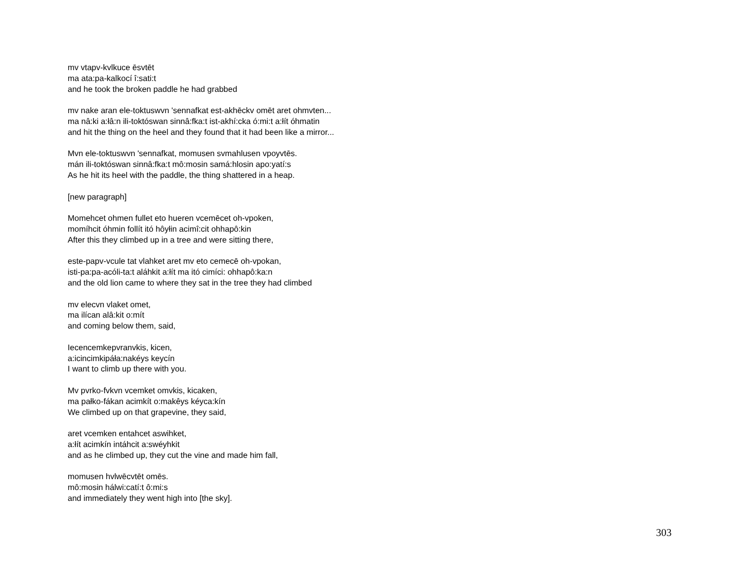mv vtapv-kvlkuce ēsvtēt
ma ata:pa-kalkocí î:sati:t
and he took the broken paddle he had grabbed
mv nake aran ele-toktuswvn 'sennafkat est-akhēckv omēt aret ohmvten...
ma nâ:ki a:łâ:n ili-toktóswan sinnâ:fka:t ist-akhí:cka ó:mi:t a:łít óhmatin
and hit the thing on the heel and they found that it had been like a mirror...
Mvn ele-toktuswvn 'sennafkat, momusen svmahlusen vpoyvtēs.
mán ili-toktóswan sinnâ:fka:t mô:mosin samá:hlosin apo:yatí:s
As he hit its heel with the paddle, the thing shattered in a heap.
[new paragraph]
Momehcet ohmen fullet eto hueren vcemēcet oh-vpoken,
momíhcit óhmin follít itó hôyłin acimî:cit ohhapô:kin
After this they climbed up in a tree and were sitting there,
este-papv-vcule tat vlahket aret mv eto cemecē oh-vpokan,
isti-pa:pa-acóli-ta:t aláhkit a:łít ma itó cimíci: ohhapô:ka:n
and the old lion came to where they sat in the tree they had climbed
mv elecvn vlaket omet,
ma ilícan alâ:kit o:mít
and coming below them, said,
Iecencemkepvranvkis, kicen,
a:icincimkipáła:nakéys keycín
I want to climb up there with you.
Mv pvrko-fvkvn vcemket omvkis, kicaken,
ma pałko-fákan acimkít o:makêys kéyca:kín
We climbed up on that grapevine, they said,
aret vcemken entahcet aswihket,
a:łít acimkín intáhcit a:swéyhkit
and as he climbed up, they cut the vine and made him fall,
momusen hvlwēcvtēt omēs.
mô:mosin hálwi:catí:t ô:mi:s
and immediately they went high into [the sky].
303